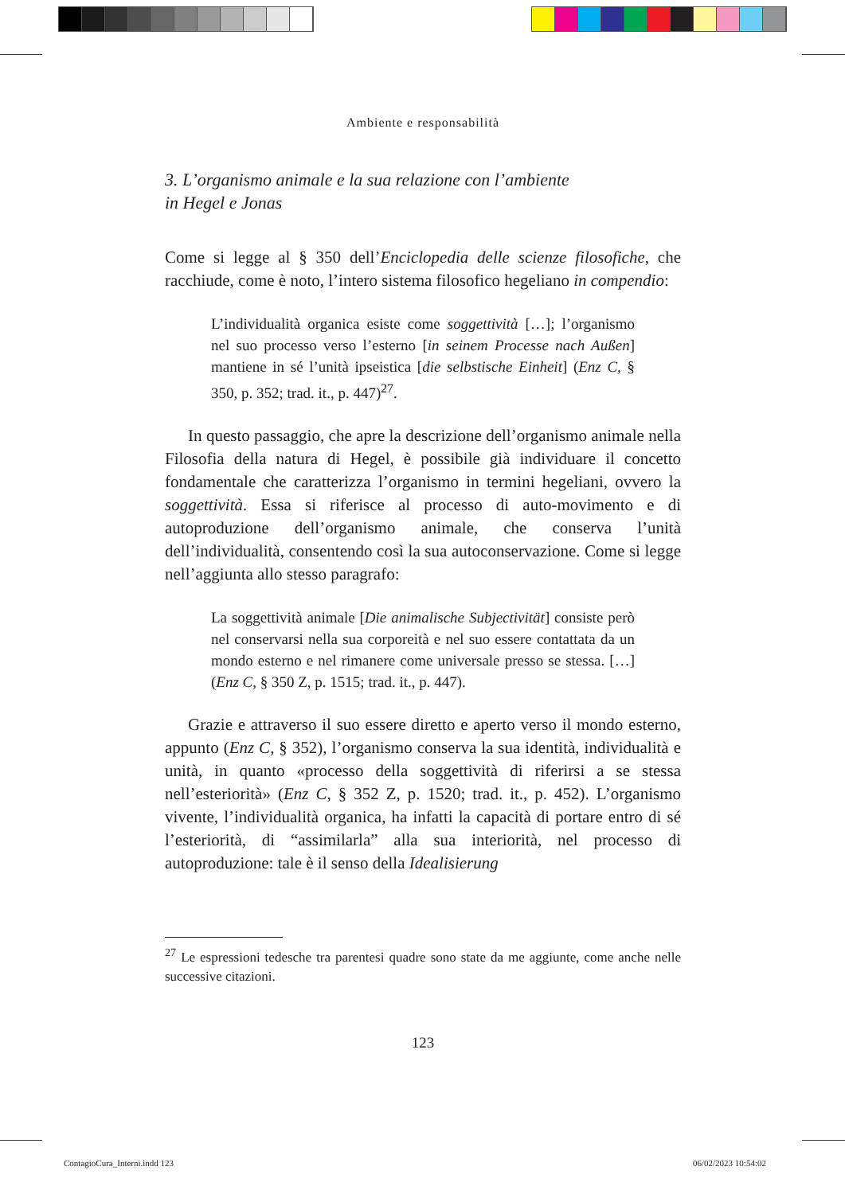Ambiente e responsabilità
3. L’organismo animale e la sua relazione con l’ambiente
in Hegel e Jonas
Come si legge al § 350 dell’Enciclopedia delle scienze filosofiche, che racchiude, come è noto, l’intero sistema filosofico hegeliano in compendio:
L’individualità organica esiste come soggettività […]; l’organismo nel suo processo verso l’esterno [in seinem Processe nach Außen] mantiene in sé l’unità ipseistica [die selbstische Einheit] (Enz C, § 350, p. 352; trad. it., p. 447)<sup>27</sup>.
In questo passaggio, che apre la descrizione dell’organismo animale nella Filosofia della natura di Hegel, è possibile già individuare il concetto fondamentale che caratterizza l’organismo in termini hegeliani, ovvero la soggettività. Essa si riferisce al processo di auto-movimento e di autoproduzione dell’organismo animale, che conserva l’unità dell’individualità, consentendo così la sua autoconservazione. Come si legge nell’aggiunta allo stesso paragrafo:
La soggettività animale [Die animalische Subjectivität] consiste però nel conservarsi nella sua corporeità e nel suo essere contattata da un mondo esterno e nel rimanere come universale presso se stessa. […] (Enz C, § 350 Z, p. 1515; trad. it., p. 447).
Grazie e attraverso il suo essere diretto e aperto verso il mondo esterno, appunto (Enz C, § 352), l’organismo conserva la sua identità, individualità e unità, in quanto «processo della soggettività di riferirsi a se stessa nell’esteriorità» (Enz C, § 352 Z, p. 1520; trad. it., p. 452). L’organismo vivente, l’individualità organica, ha infatti la capacità di portare entro di sé l’esteriorità, di “assimilarla” alla sua interiorità, nel processo di autoproduzione: tale è il senso della Idealisierung
<sup>27</sup> Le espressioni tedesche tra parentesi quadre sono state da me aggiunte, come anche nelle successive citazioni.
123
ContagioCura_Interni.indd 123 06/02/2023 10:54:02